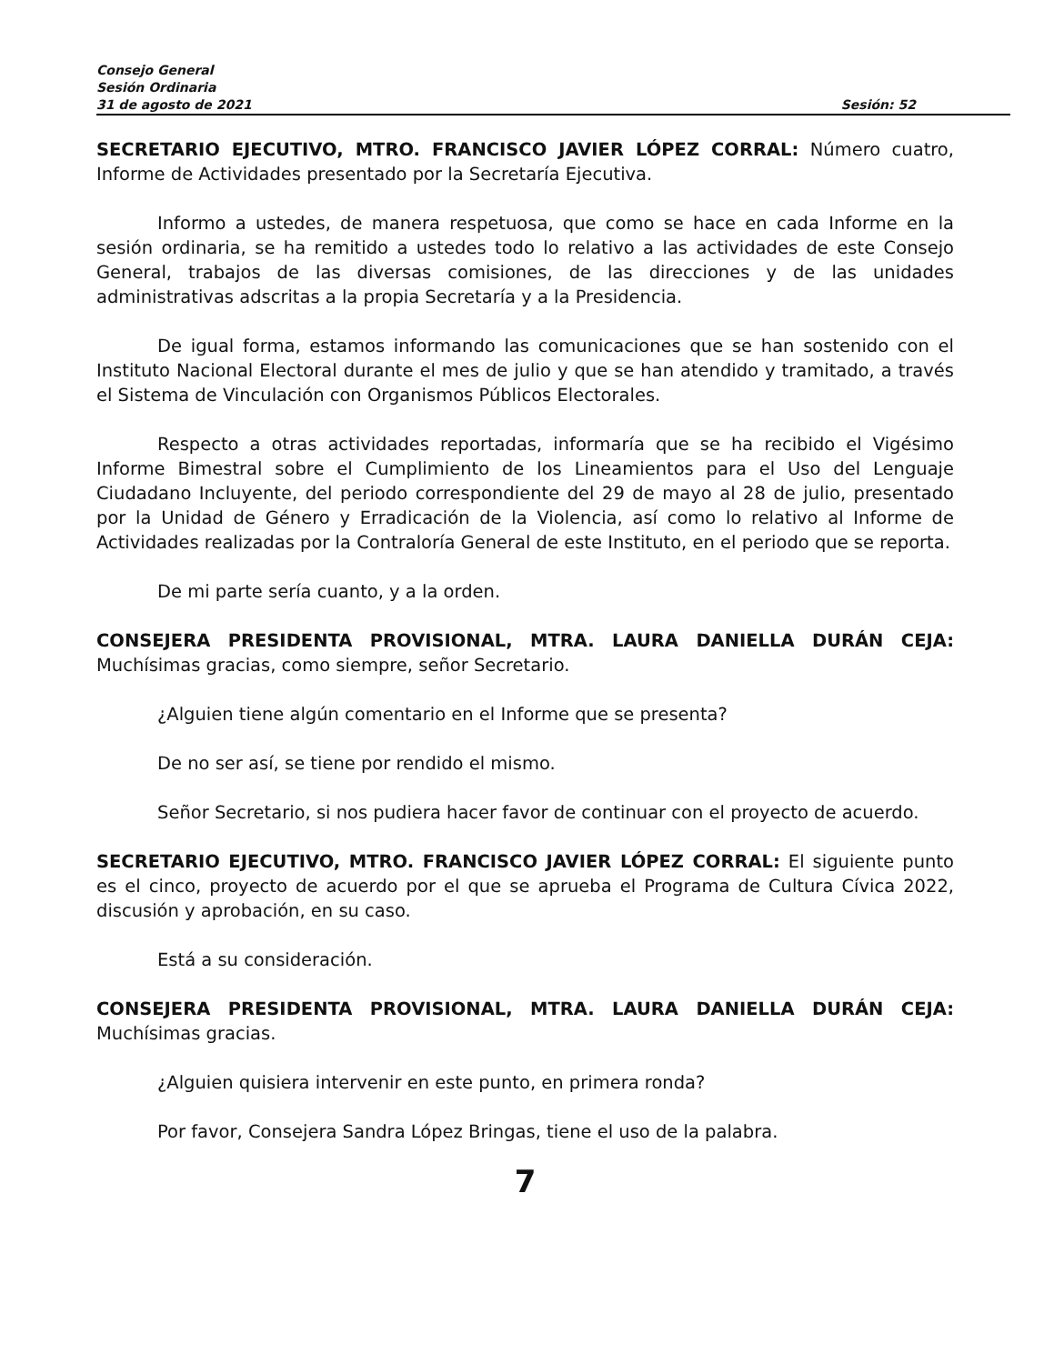Consejo General
Sesión Ordinaria
31 de agosto de 2021 Sesión: 52
SECRETARIO EJECUTIVO, MTRO. FRANCISCO JAVIER LÓPEZ CORRAL: Número cuatro, Informe de Actividades presentado por la Secretaría Ejecutiva.
Informo a ustedes, de manera respetuosa, que como se hace en cada Informe en la sesión ordinaria, se ha remitido a ustedes todo lo relativo a las actividades de este Consejo General, trabajos de las diversas comisiones, de las direcciones y de las unidades administrativas adscritas a la propia Secretaría y a la Presidencia.
De igual forma, estamos informando las comunicaciones que se han sostenido con el Instituto Nacional Electoral durante el mes de julio y que se han atendido y tramitado, a través el Sistema de Vinculación con Organismos Públicos Electorales.
Respecto a otras actividades reportadas, informaría que se ha recibido el Vigésimo Informe Bimestral sobre el Cumplimiento de los Lineamientos para el Uso del Lenguaje Ciudadano Incluyente, del periodo correspondiente del 29 de mayo al 28 de julio, presentado por la Unidad de Género y Erradicación de la Violencia, así como lo relativo al Informe de Actividades realizadas por la Contraloría General de este Instituto, en el periodo que se reporta.
De mi parte sería cuanto, y a la orden.
CONSEJERA PRESIDENTA PROVISIONAL, MTRA. LAURA DANIELLA DURÁN CEJA: Muchísimas gracias, como siempre, señor Secretario.
¿Alguien tiene algún comentario en el Informe que se presenta?
De no ser así, se tiene por rendido el mismo.
Señor Secretario, si nos pudiera hacer favor de continuar con el proyecto de acuerdo.
SECRETARIO EJECUTIVO, MTRO. FRANCISCO JAVIER LÓPEZ CORRAL: El siguiente punto es el cinco, proyecto de acuerdo por el que se aprueba el Programa de Cultura Cívica 2022, discusión y aprobación, en su caso.
Está a su consideración.
CONSEJERA PRESIDENTA PROVISIONAL, MTRA. LAURA DANIELLA DURÁN CEJA: Muchísimas gracias.
¿Alguien quisiera intervenir en este punto, en primera ronda?
Por favor, Consejera Sandra López Bringas, tiene el uso de la palabra.
7